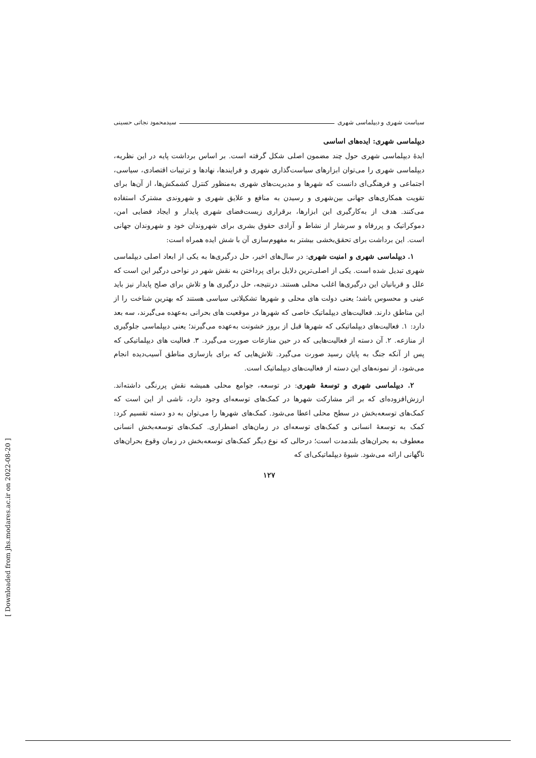سیاست شهری و دیپلماسی شهری سیدمحمود نجاتی حسینی
دیپلماسی شهری: ایده‌های اساسی
ایدهٔ دیپلماسی شهری حول چند مضمون اصلی شکل گرفته است. بر اساس برداشت پایه در این نظریه، دیپلماسی شهری را می‌توان ابزارهای سیاست‌گذاری شهری و فرایندها، نهادها و ترتیبات اقتصادی، سیاسی، اجتماعی و فرهنگی‌ای دانست که شهرها و مدیریت‌های شهری به‌منظور کنترل کشمکش‌ها، از آن‌ها برای تقویت همکاری‌های جهانی بین‌شهری و رسیدن به منافع و علایق شهری و شهروندی مشترک استفاده می‌کنند. هدف از به‌کارگیری این ابزارها، برقراری زیست‌فضای شهری پایدار و ایجاد فضایی امن، دموکراتیک و پررفاه و سرشار از نشاط و آزادی حقوق بشری برای شهروندان خود و شهروندان جهانی است. این برداشت برای تحقق‌بخشی بیشتر به مفهوم‌سازی آن با شش ایده همراه است:
۱. دیپلماسی شهری و امنیت شهری: در سال‌های اخیر، حل درگیری‌ها به یکی از ابعاد اصلی دیپلماسی شهری تبدیل شده است. یکی از اصلی‌ترین دلایل برای پرداختن به نقش شهر در نواحی درگیر این است که علل و قربانیان این درگیری‌ها اغلب محلی هستند. درنتیجه، حل درگیری ها و تلاش برای صلح پایدار نیز باید عینی و محسوس باشد؛ یعنی دولت های محلی و شهرها تشکیلاتی سیاسی هستند که بهترین شناخت را از این مناطق دارند. فعالیت‌های دیپلماتیک خاصی که شهرها در موقعیت های بحرانی به‌عهده می‌گیرند، سه بعد دارد: ۱. فعالیت‌های دیپلماتیکی که شهرها قبل از بروز خشونت به‌عهده می‌گیرند؛ یعنی دیپلماسی جلوگیری از منازعه. ۲. آن دسته از فعالیت‌هایی که در حین منازعات صورت می‌گیرد. ۳. فعالیت های دیپلماتیکی که پس از آنکه جنگ به پایان رسید صورت می‌گیرد. تلاش‌هایی که برای بازسازی مناطق آسیب‌دیده انجام می‌شود، از نمونه‌های این دسته از فعالیت‌های دیپلماتیک است.
۲. دیپلماسی شهری و توسعهٔ شهری: در توسعه، جوامع محلی همیشه نقش پررنگی داشته‌اند. ارزش‌افزوده‌ای که بر اثر مشارکت شهرها در کمک‌های توسعه‌ای وجود دارد، ناشی از این است که کمک‌های توسعه‌بخش در سطح محلی اعطا می‌شود. کمک‌های شهرها را می‌توان به دو دسته تقسیم کرد: کمک به توسعهٔ انسانی و کمک‌های توسعه‌ای در زمان‌های اضطراری. کمک‌های توسعه‌بخش انسانی معطوف به بحران‌های بلندمدت است؛ درحالی که نوع دیگر کمک‌های توسعه‌بخش در زمان وقوع بحران‌های ناگهانی ارائه می‌شود. شیوهٔ دیپلماتیکی‌ای که
۱۲۷
[ Downloaded from jhs.modares.ac.ir on 2022-08-20 ]